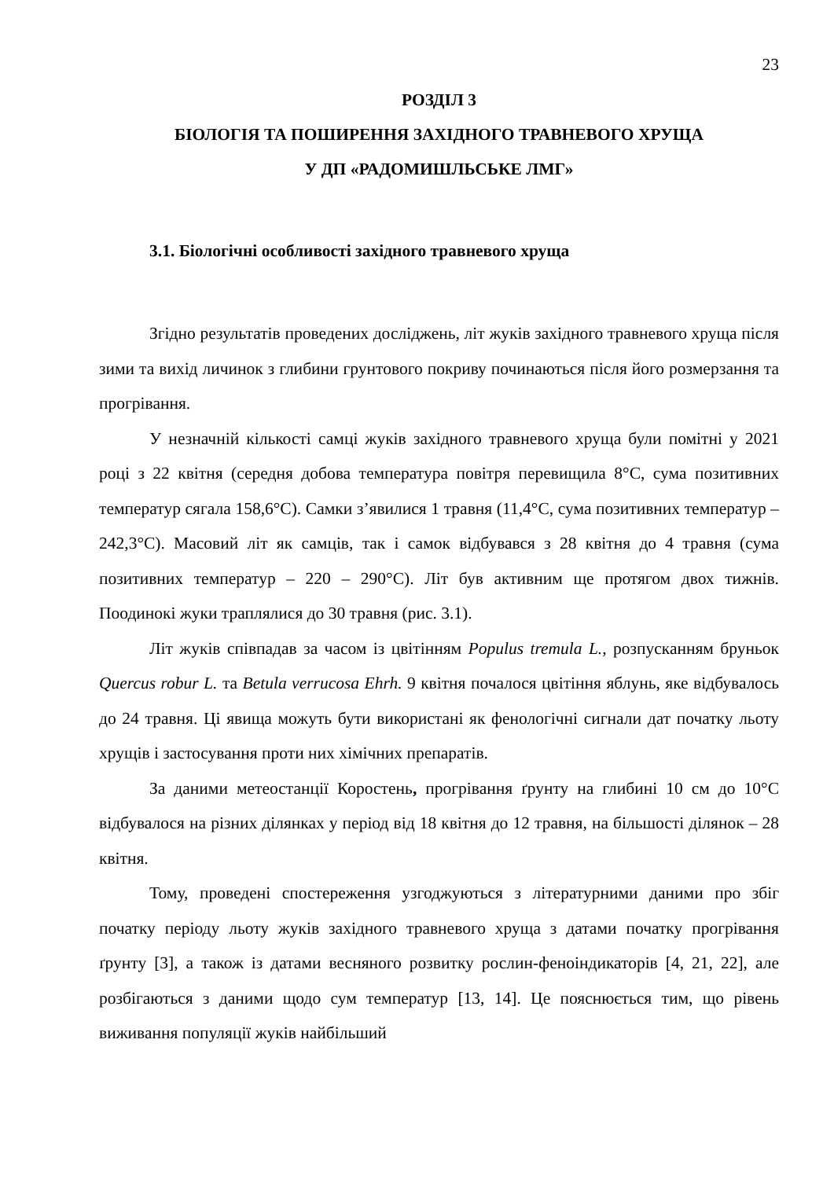23
РОЗДІЛ 3
БІОЛОГІЯ ТА ПОШИРЕННЯ ЗАХІДНОГО ТРАВНЕВОГО ХРУЩА
У ДП «РАДОМИШЛЬСЬКЕ ЛМГ»
3.1. Біологічні особливості західного травневого хруща
Згідно результатів проведених досліджень, літ жуків західного травневого хруща після зими та вихід личинок з глибини грунтового покриву починаються після його розмерзання та прогрівання.
У незначній кількості самці жуків західного травневого хруща були помітні у 2021 році з 22 квітня (середня добова температура повітря перевищила 8°С, сума позитивних температур сягала 158,6°С). Самки з’явилися 1 травня (11,4°С, сума позитивних температур – 242,3°С). Масовий літ як самців, так і самок відбувався з 28 квітня до 4 травня (сума позитивних температур – 220 – 290°С). Літ був активним ще протягом двох тижнів. Поодинокі жуки траплялися до 30 травня (рис. 3.1).
Літ жуків співпадав за часом із цвітінням Populus tremula L., розпусканням бруньок Quercus robur L. та Betula verrucosa Ehrh. 9 квітня почалося цвітіння яблунь, яке відбувалось до 24 травня. Ці явища можуть бути використані як фенологічні сигнали дат початку льоту хрущів і застосування проти них хімічних препаратів.
За даними метеостанції Коростень, прогрівання ґрунту на глибині 10 см до 10°С відбувалося на різних ділянках у період від 18 квітня до 12 травня, на більшості ділянок – 28 квітня.
Тому, проведені спостереження узгоджуються з літературними даними про збіг початку періоду льоту жуків західного травневого хруща з датами початку прогрівання ґрунту [3], а також із датами весняного розвитку рослин-феноіндикаторів [4, 21, 22], але розбігаються з даними щодо сум температур [13, 14]. Це пояснюється тим, що рівень виживання популяції жуків найбільший